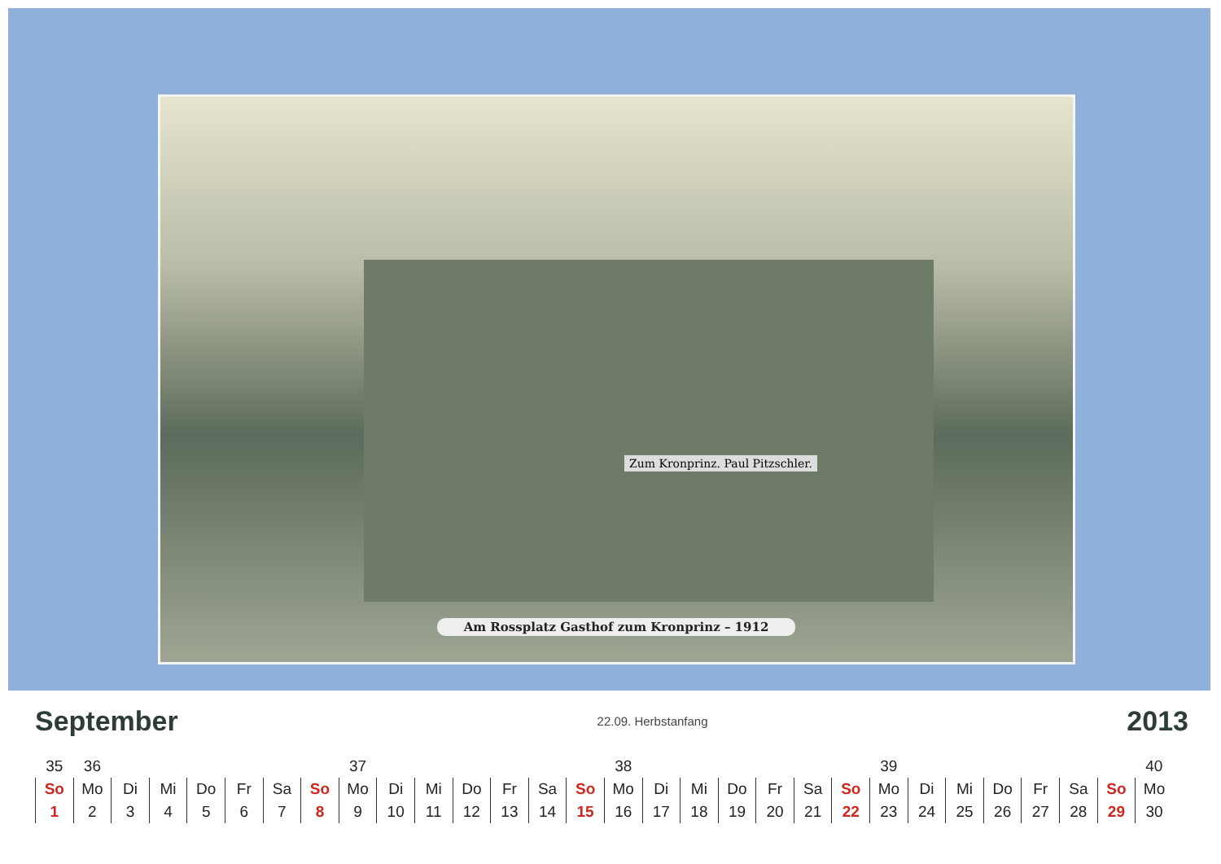Zum Kronprinz. Paul Pitzschler.
Am Rossplatz Gasthof zum Kronprinz – 1912
September 22.09. Herbstanfang 2013
| 35 | 36 | | | | | | | 37 | | | | | | | 38 | | | | | | | 39 | | | | | | | 40 |
| So | Mo | Di | Mi | Do | Fr | Sa | So | Mo | Di | Mi | Do | Fr | Sa | So | Mo | Di | Mi | Do | Fr | Sa | So | Mo | Di | Mi | Do | Fr | Sa | So | Mo |
| 1 | 2 | 3 | 4 | 5 | 6 | 7 | 8 | 9 | 10 | 11 | 12 | 13 | 14 | 15 | 16 | 17 | 18 | 19 | 20 | 21 | 22 | 23 | 24 | 25 | 26 | 27 | 28 | 29 | 30 |